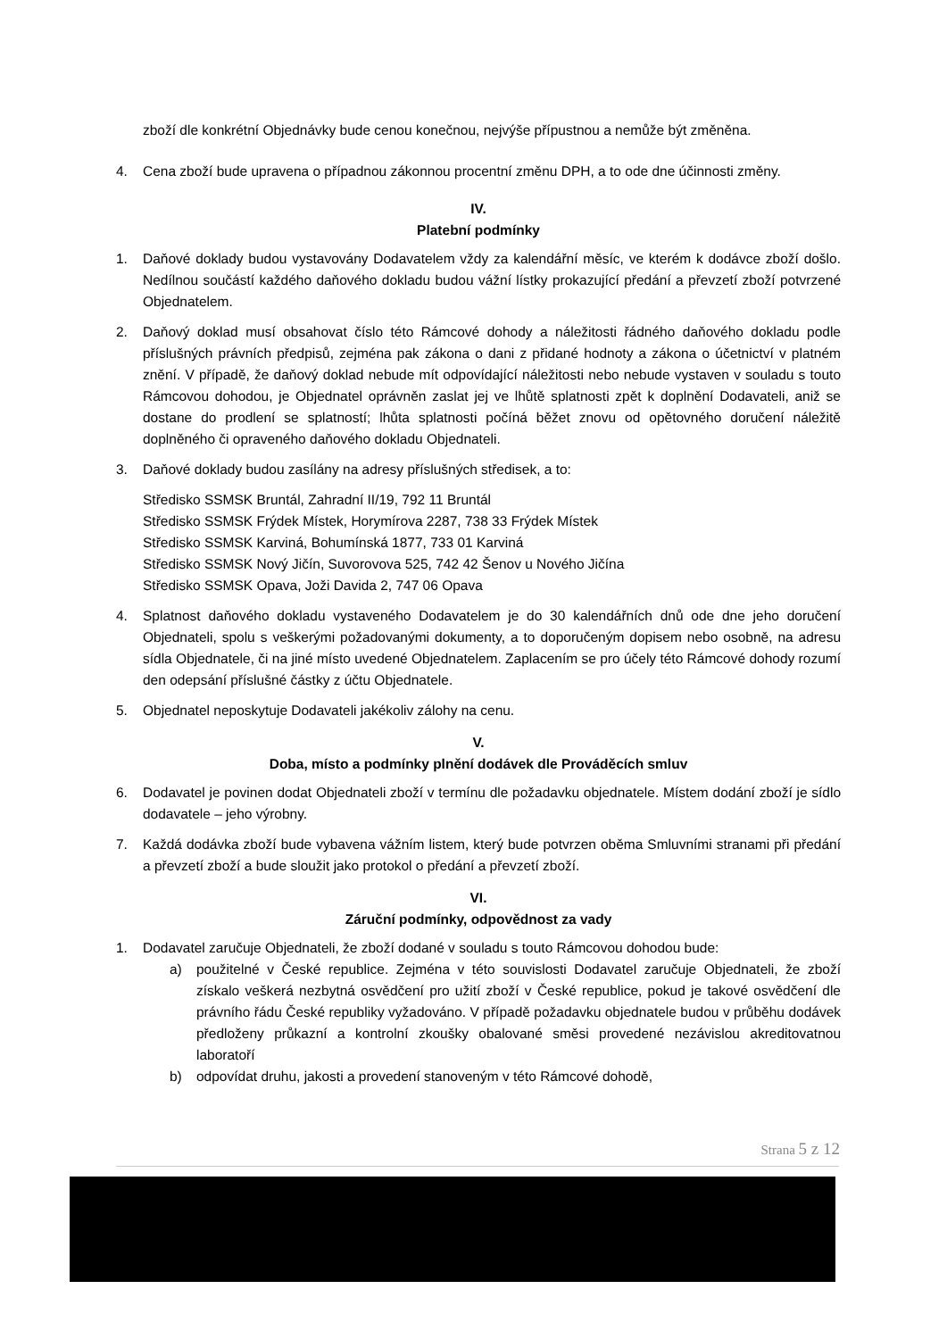zboží dle konkrétní Objednávky bude cenou konečnou, nejvýše přípustnou a nemůže být změněna.
4. Cena zboží bude upravena o případnou zákonnou procentní změnu DPH, a to ode dne účinnosti změny.
IV.
Platební podmínky
1. Daňové doklady budou vystavovány Dodavatelem vždy za kalendářní měsíc, ve kterém k dodávce zboží došlo. Nedílnou součástí každého daňového dokladu budou vážní lístky prokazující předání a převzetí zboží potvrzené Objednatelem.
2. Daňový doklad musí obsahovat číslo této Rámcové dohody a náležitosti řádného daňového dokladu podle příslušných právních předpisů, zejména pak zákona o dani z přidané hodnoty a zákona o účetnictví v platném znění. V případě, že daňový doklad nebude mít odpovídající náležitosti nebo nebude vystaven v souladu s touto Rámcovou dohodou, je Objednatel oprávněn zaslat jej ve lhůtě splatnosti zpět k doplnění Dodavateli, aniž se dostane do prodlení se splatností; lhůta splatnosti počíná běžet znovu od opětovného doručení náležitě doplněného či opraveného daňového dokladu Objednateli.
3. Daňové doklady budou zasílány na adresy příslušných středisek, a to:
Středisko SSMSK Bruntál, Zahradní II/19, 792 11 Bruntál
Středisko SSMSK Frýdek Místek, Horymírova 2287, 738 33 Frýdek Místek
Středisko SSMSK Karviná, Bohumínská 1877, 733 01 Karviná
Středisko SSMSK Nový Jičín, Suvorovova 525, 742 42 Šenov u Nového Jičína
Středisko SSMSK Opava, Joži Davida 2, 747 06 Opava
4. Splatnost daňového dokladu vystaveného Dodavatelem je do 30 kalendářních dnů ode dne jeho doručení Objednateli, spolu s veškerými požadovanými dokumenty, a to doporučeným dopisem nebo osobně, na adresu sídla Objednatele, či na jiné místo uvedené Objednatelem. Zaplacením se pro účely této Rámcové dohody rozumí den odepsání příslušné částky z účtu Objednatele.
5. Objednatel neposkytuje Dodavateli jakékoliv zálohy na cenu.
V.
Doba, místo a podmínky plnění dodávek dle Prováděcích smluv
6. Dodavatel je povinen dodat Objednateli zboží v termínu dle požadavku objednatele. Místem dodání zboží je sídlo dodavatele – jeho výrobny.
7. Každá dodávka zboží bude vybavena vážním listem, který bude potvrzen oběma Smluvními stranami při předání a převzetí zboží a bude sloužit jako protokol o předání a převzetí zboží.
VI.
Záruční podmínky, odpovědnost za vady
1. Dodavatel zaručuje Objednateli, že zboží dodané v souladu s touto Rámcovou dohodou bude:
a) použitelné v České republice. Zejména v této souvislosti Dodavatel zaručuje Objednateli, že zboží získalo veškerá nezbytná osvědčení pro užití zboží v České republice, pokud je takové osvědčení dle právního řádu České republiky vyžadováno. V případě požadavku objednatele budou v průběhu dodávek předloženy průkazní a kontrolní zkoušky obalované směsi provedené nezávislou akreditovatnou laboratoří
b) odpovídat druhu, jakosti a provedení stanoveným v této Rámcové dohodě,
Strana 5 z 12